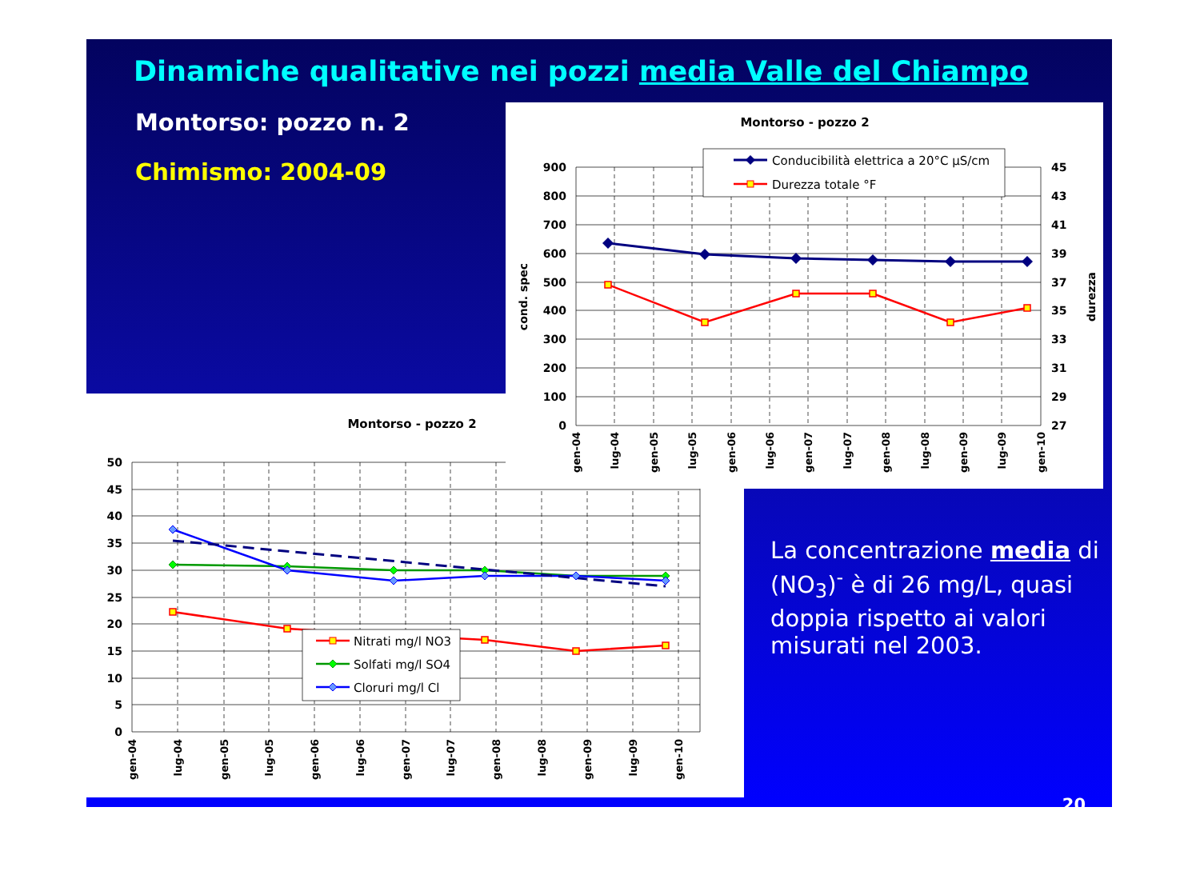Dinamiche qualitative nei pozzi media Valle del Chiampo
Montorso: pozzo n. 2
Chimismo: 2004-09
Montorso - pozzo 2
900
800
700
600
500
400
300
200
100
0
45
43
41
39
37
35
33
31
29
27
cond. spec
durezza
gen-04
lug-04
gen-05
lug-05
gen-06
lug-06
gen-07
lug-07
gen-08
lug-08
gen-09
lug-09
gen-10
Conducibilità elettrica a 20°C μS/cm
Durezza totale °F
Montorso - pozzo 2
50
45
40
35
30
25
20
15
10
5
0
gen-04
lug-04
gen-05
lug-05
gen-06
lug-06
gen-07
lug-07
gen-08
lug-08
gen-09
lug-09
gen-10
Nitrati mg/l NO3
Solfati mg/l SO4
Cloruri mg/l Cl
La concentrazione media di (NO<sub>3</sub>)<sup>-</sup> è di 26 mg/L, quasi doppia rispetto ai valori misurati nel 2003.
20